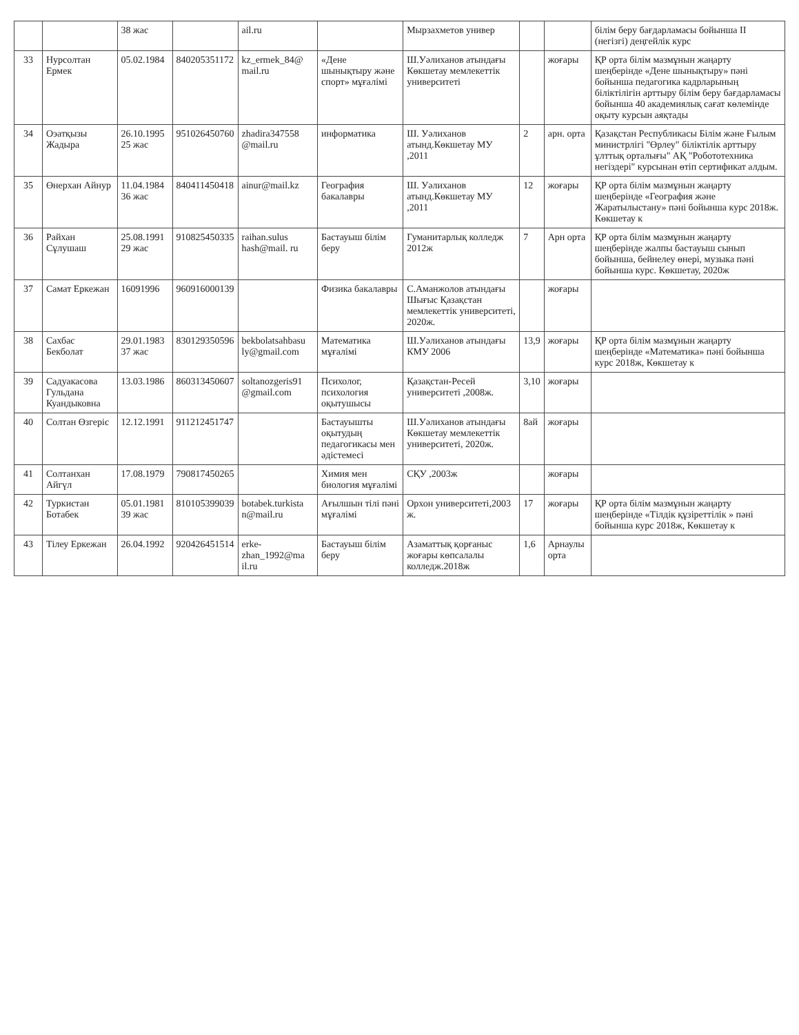| | | 38 жас | | ail.ru | | Мырзахметов универ | | | білім беру бағдарламасы бойынша II (негізгі) деңгейлік курс |
| 33 | Нурсолтан Ермек | 05.02.1984 | 840205351172 | kz_ermek_84@ mail.ru | «Дене шынықтыру және спорт» мұғалімі | Ш.Уәлиханов атындағы Көкшетау мемлекеттік университеті | | жоғары | ҚР орта білім мазмұнын жаңарту шеңберінде «Дене шынықтыру» пәні бойынша педагогика кадрларының біліктілігін арттыру білім беру бағдарламасы бойынша 40 академиялық сағат көлемінде оқыту курсын аяқтады |
| 34 | Оэатқызы Жадыра | 26.10.1995 25 жас | 951026450760 | zhadira347558 @mail.ru | информатика | Ш. Уәлиханов атынд.Көкшетау МУ ,2011 | 2 | арн. орта | Қазақстан Республикасы Білім және Ғылым министрлігі "Өрлеу" біліктілік арттыру ұлттық орталығы" АҚ "Робототехника негіздері" курсынан өтіп сертификат алдым. |
| 35 | Өнерхан Айнур | 11.04.1984 36 жас | 840411450418 | ainur@mail.kz | География бакалавры | Ш. Уәлиханов атынд.Көкшетау МУ ,2011 | 12 | жоғары | ҚР орта білім мазмұнын жаңарту шеңберінде «География және Жаратылыстану» пәні бойынша курс 2018ж. Көкшетау к |
| 36 | Райхан Сұлушаш | 25.08.1991 29 жас | 910825450335 | raihan.sulus hash@mail. ru | Бастауыш білім беру | Гуманитарлық колледж 2012ж | 7 | Арн орта | ҚР орта білім мазмұнын жаңарту шеңберінде жалпы бастауыш сынып бойынша, бейнелеу өнері, музыка пәні бойынша курс. Көкшетау, 2020ж |
| 37 | Самат Еркежан | 16091996 | 960916000139 | | Физика бакалавры | С.Аманжолов атындағы Шығыс Қазақстан мемлекеттік университеті, 2020ж. | | жоғары | |
| 38 | Сахбас Бекболат | 29.01.1983 37 жас | 830129350596 | bekbolatsahbasu ly@gmail.com | Математика мұғалімі | Ш.Уәлиханов атындағы КМУ 2006 | 13,9 | жоғары | ҚР орта білім мазмұнын жаңарту шеңберінде «Математика» пәні бойынша курс 2018ж, Көкшетау к |
| 39 | Садуакасова Гульдана Куандыковна | 13.03.1986 | 860313450607 | soltanozgeris91 @gmail.com | Психолог, психология оқытушысы | Қазақстан-Ресей университеті ,2008ж. | 3,10 | жоғары | |
| 40 | Солтан Өзгеріс | 12.12.1991 | 911212451747 | | Бастауышты оқытудың педагогикасы мен әдістемесі | Ш.Уәлиханов атындағы Көкшетау мемлекеттік университеті, 2020ж. | 8ай | жоғары | |
| 41 | Солтанхан Айгүл | 17.08.1979 | 790817450265 | | Химия мен биология мұғалімі | СҚУ ,2003ж | | жоғары | |
| 42 | Туркистан Ботабек | 05.01.1981 39 жас | 810105399039 | botabek.turkista n@mail.ru | Ағылшын тілі пәні мұғалімі | Орхон университеті,2003 ж. | 17 | жоғары | ҚР орта білім мазмұнын жаңарту шеңберінде «Тілдік құзіреттілік » пәні бойынша курс 2018ж, Көкшетау к |
| 43 | Тілеу Еркежан | 26.04.1992 | 920426451514 | erke-zhan_1992@ma il.ru | Бастауыш білім беру | Азаматтық қорғаныс жоғары көпсалалы колледж.2018ж | 1,6 | Арнаулы орта | |